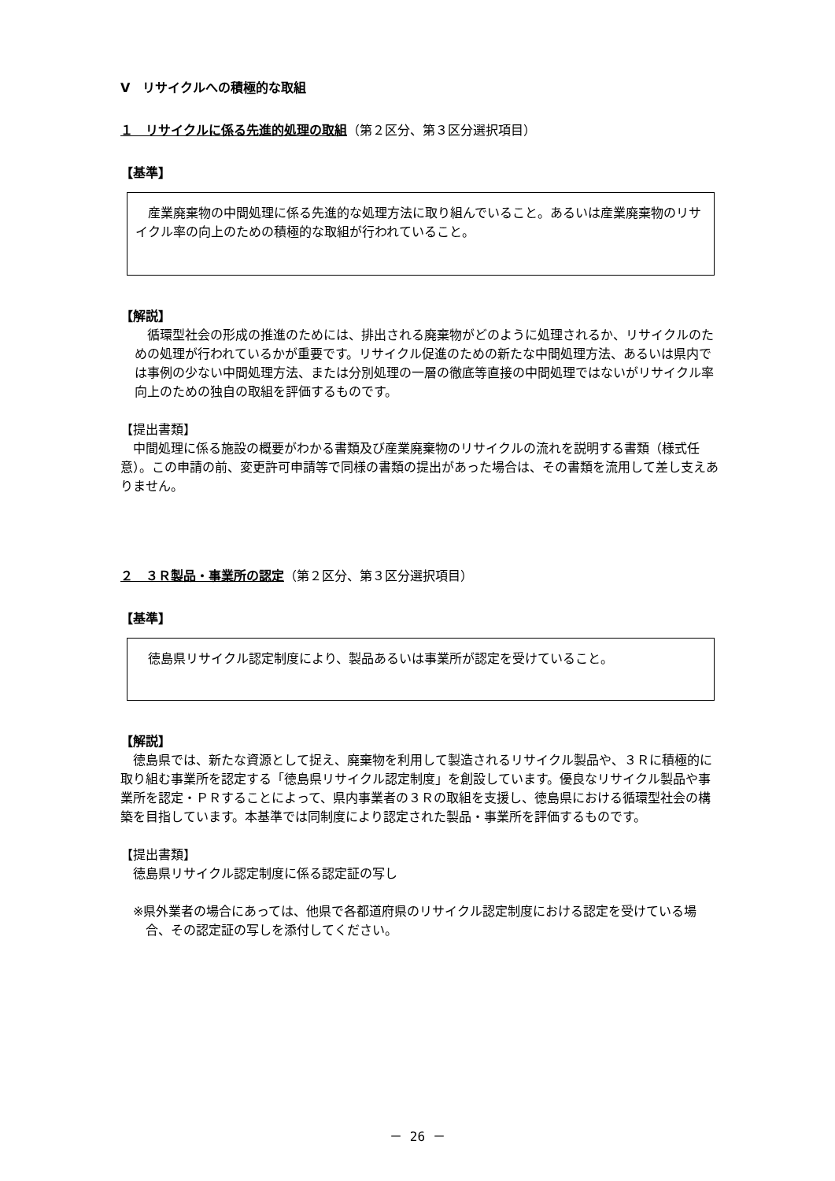Ⅴ　リサイクルへの積極的な取組
１　リサイクルに係る先進的処理の取組（第２区分、第３区分選択項目）
【基準】
　産業廃棄物の中間処理に係る先進的な処理方法に取り組んでいること。あるいは産業廃棄物のリサイクル率の向上のための積極的な取組が行われていること。
【解説】
　循環型社会の形成の推進のためには、排出される廃棄物がどのように処理されるか、リサイクルのための処理が行われているかが重要です。リサイクル促進のための新たな中間処理方法、あるいは県内では事例の少ない中間処理方法、または分別処理の一層の徹底等直接の中間処理ではないがリサイクル率向上のための独自の取組を評価するものです。
【提出書類】
　中間処理に係る施設の概要がわかる書類及び産業廃棄物のリサイクルの流れを説明する書類（様式任意）。この申請の前、変更許可申請等で同様の書類の提出があった場合は、その書類を流用して差し支えありません。
２　３Ｒ製品・事業所の認定（第２区分、第３区分選択項目）
【基準】
　徳島県リサイクル認定制度により、製品あるいは事業所が認定を受けていること。
【解説】
　徳島県では、新たな資源として捉え、廃棄物を利用して製造されるリサイクル製品や、３Ｒに積極的に取り組む事業所を認定する「徳島県リサイクル認定制度」を創設しています。優良なリサイクル製品や事業所を認定・ＰＲすることによって、県内事業者の３Ｒの取組を支援し、徳島県における循環型社会の構築を目指しています。本基準では同制度により認定された製品・事業所を評価するものです。
【提出書類】
　徳島県リサイクル認定制度に係る認定証の写し
※県外業者の場合にあっては、他県で各都道府県のリサイクル認定制度における認定を受けている場合、その認定証の写しを添付してください。
－ 26 －